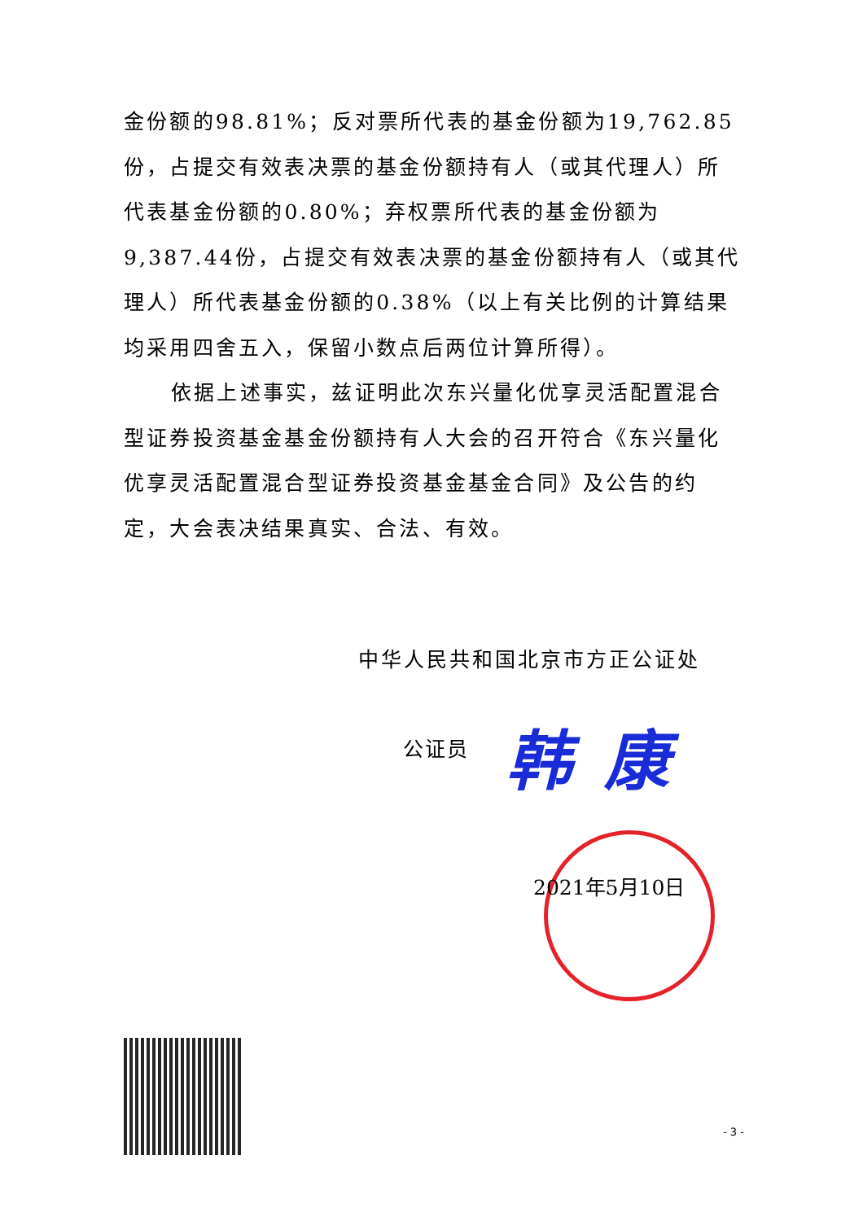金份额的98.81%；反对票所代表的基金份额为19,762.85份，占提交有效表决票的基金份额持有人（或其代理人）所代表基金份额的0.80%；弃权票所代表的基金份额为9,387.44份，占提交有效表决票的基金份额持有人（或其代理人）所代表基金份额的0.38%（以上有关比例的计算结果均采用四舍五入，保留小数点后两位计算所得）。
依据上述事实，兹证明此次东兴量化优享灵活配置混合型证券投资基金基金份额持有人大会的召开符合《东兴量化优享灵活配置混合型证券投资基金基金合同》及公告的约定，大会表决结果真实、合法、有效。
中华人民共和国北京市方正公证处
公证员 韩康
2021年5月10日
- 3 -